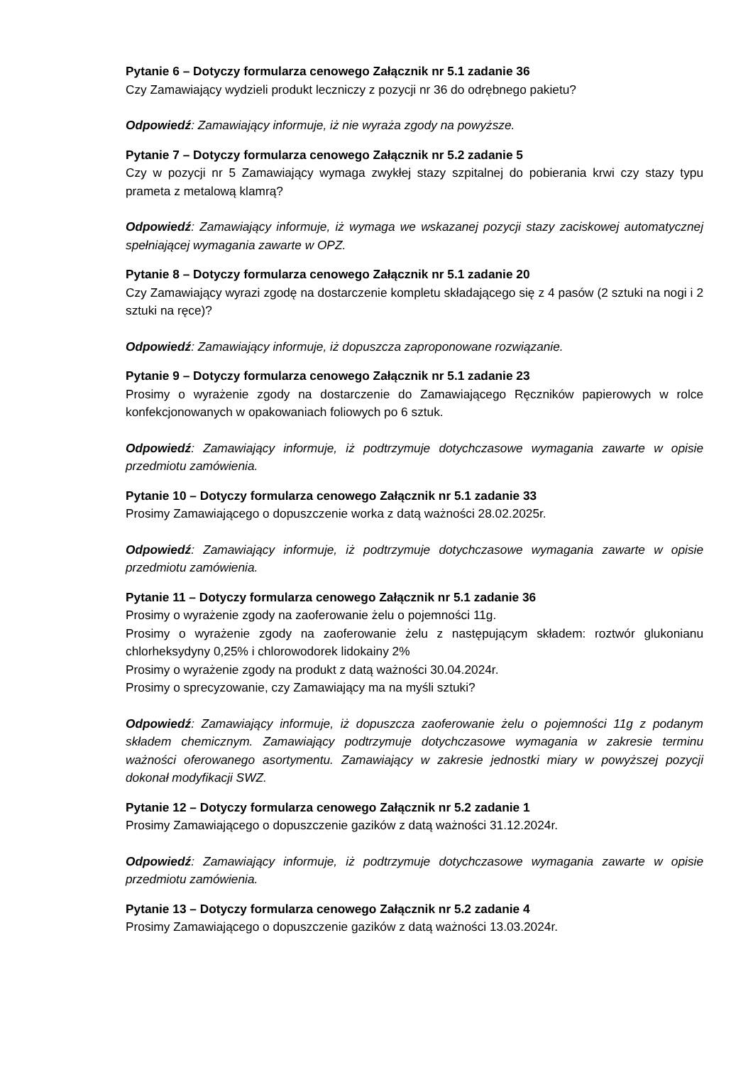Pytanie 6 – Dotyczy formularza cenowego Załącznik nr 5.1 zadanie 36
Czy Zamawiający wydzieli produkt leczniczy z pozycji nr 36 do odrębnego pakietu?
Odpowiedź: Zamawiający informuje, iż nie wyraża zgody na powyższe.
Pytanie 7 – Dotyczy formularza cenowego Załącznik nr 5.2 zadanie 5
Czy w pozycji nr 5 Zamawiający wymaga zwykłej stazy szpitalnej do pobierania krwi czy stazy typu prameta z metalową klamrą?
Odpowiedź: Zamawiający informuje, iż wymaga we wskazanej pozycji stazy zaciskowej automatycznej spełniającej wymagania zawarte w OPZ.
Pytanie 8 – Dotyczy formularza cenowego Załącznik nr 5.1 zadanie 20
Czy Zamawiający wyrazi zgodę na dostarczenie kompletu składającego się z 4 pasów (2 sztuki na nogi i 2 sztuki na ręce)?
Odpowiedź: Zamawiający informuje, iż dopuszcza zaproponowane rozwiązanie.
Pytanie 9 – Dotyczy formularza cenowego Załącznik nr 5.1 zadanie 23
Prosimy o wyrażenie zgody na dostarczenie do Zamawiającego Ręczników papierowych w rolce konfekcjonowanych w opakowaniach foliowych po 6 sztuk.
Odpowiedź: Zamawiający informuje, iż podtrzymuje dotychczasowe wymagania zawarte w opisie przedmiotu zamówienia.
Pytanie 10 – Dotyczy formularza cenowego Załącznik nr 5.1 zadanie 33
Prosimy Zamawiającego o dopuszczenie worka z datą ważności 28.02.2025r.
Odpowiedź: Zamawiający informuje, iż podtrzymuje dotychczasowe wymagania zawarte w opisie przedmiotu zamówienia.
Pytanie 11 – Dotyczy formularza cenowego Załącznik nr 5.1 zadanie 36
Prosimy o wyrażenie zgody na zaoferowanie żelu o pojemności 11g.
Prosimy o wyrażenie zgody na zaoferowanie żelu z następującym składem: roztwór glukonianu chlorheksydyny 0,25% i chlorowodorek lidokainy 2%
Prosimy o wyrażenie zgody na produkt z datą ważności 30.04.2024r.
Prosimy o sprecyzowanie, czy Zamawiający ma na myśli sztuki?
Odpowiedź: Zamawiający informuje, iż dopuszcza zaoferowanie żelu o pojemności 11g z podanym składem chemicznym. Zamawiający podtrzymuje dotychczasowe wymagania w zakresie terminu ważności oferowanego asortymentu. Zamawiający w zakresie jednostki miary w powyższej pozycji dokonał modyfikacji SWZ.
Pytanie 12 – Dotyczy formularza cenowego Załącznik nr 5.2 zadanie 1
Prosimy Zamawiającego o dopuszczenie gazików z datą ważności 31.12.2024r.
Odpowiedź: Zamawiający informuje, iż podtrzymuje dotychczasowe wymagania zawarte w opisie przedmiotu zamówienia.
Pytanie 13 – Dotyczy formularza cenowego Załącznik nr 5.2 zadanie 4
Prosimy Zamawiającego o dopuszczenie gazików z datą ważności 13.03.2024r.